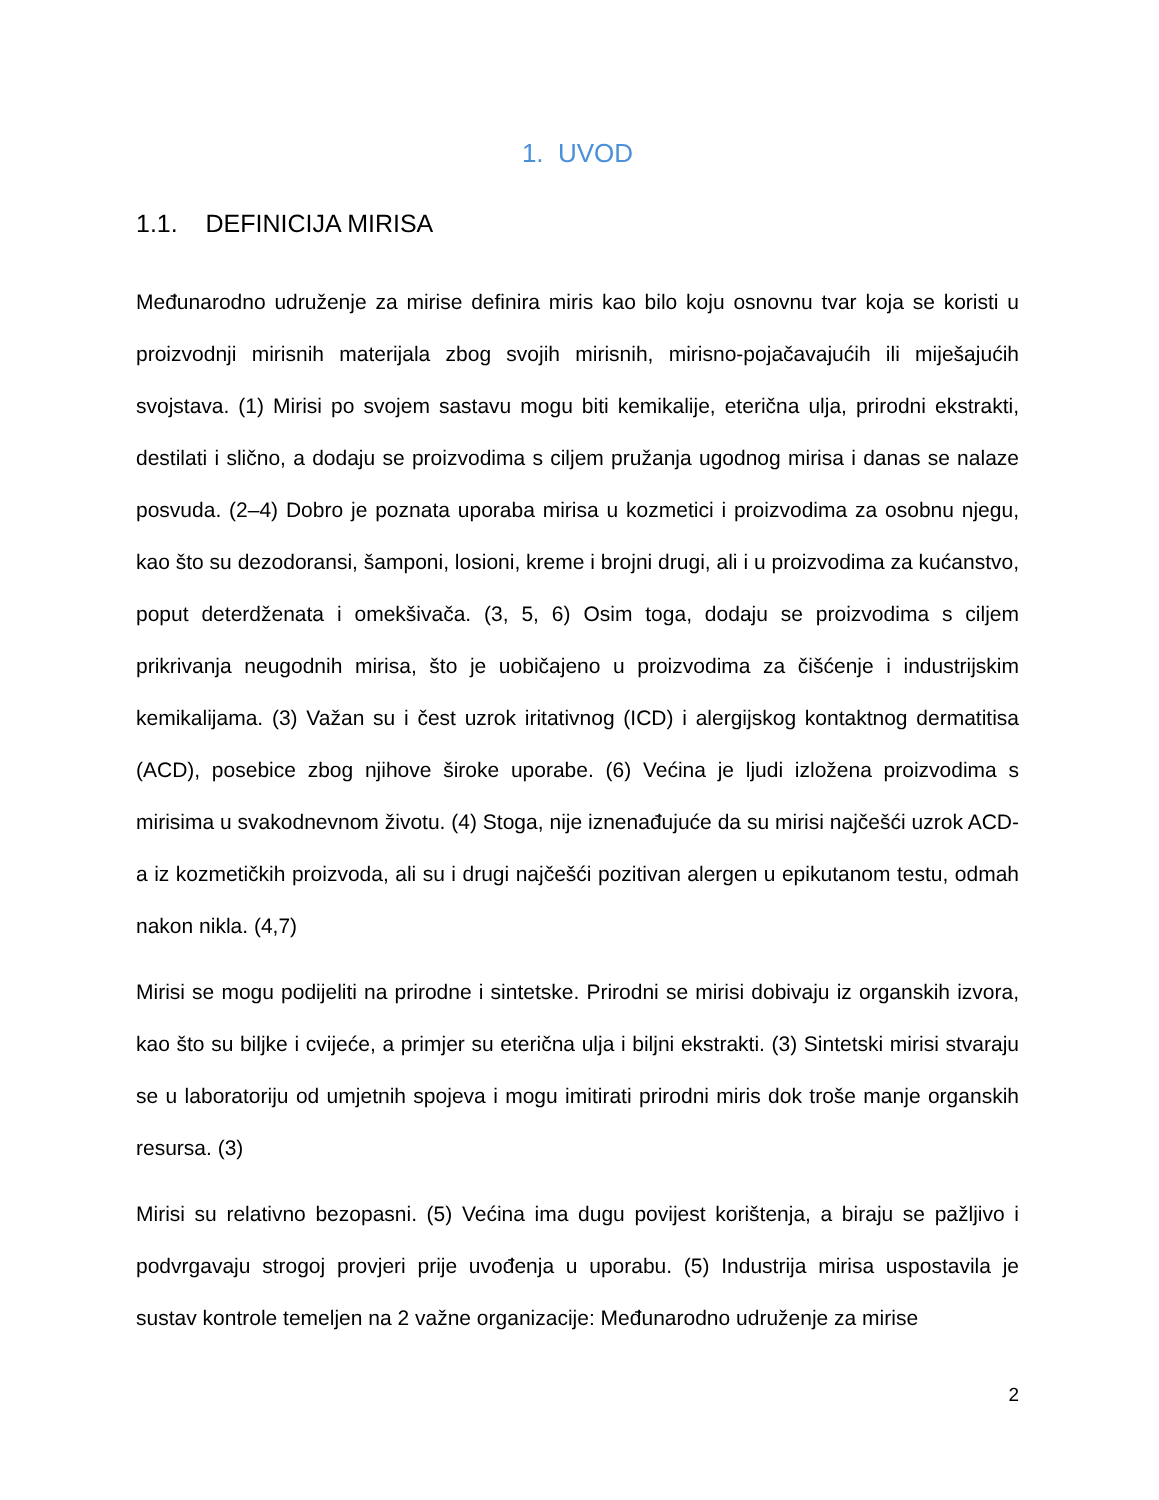1. UVOD
1.1. DEFINICIJA MIRISA
Međunarodno udruženje za mirise definira miris kao bilo koju osnovnu tvar koja se koristi u proizvodnji mirisnih materijala zbog svojih mirisnih, mirisno-pojačavajućih ili miješajućih svojstava. (1) Mirisi po svojem sastavu mogu biti kemikalije, eterična ulja, prirodni ekstrakti, destilati i slično, a dodaju se proizvodima s ciljem pružanja ugodnog mirisa i danas se nalaze posvuda. (2–4) Dobro je poznata uporaba mirisa u kozmetici i proizvodima za osobnu njegu, kao što su dezodoransi, šamponi, losioni, kreme i brojni drugi, ali i u proizvodima za kućanstvo, poput deterdženata i omekšivača. (3, 5, 6) Osim toga, dodaju se proizvodima s ciljem prikrivanja neugodnih mirisa, što je uobičajeno u proizvodima za čišćenje i industrijskim kemikalijama. (3) Važan su i čest uzrok iritativnog (ICD) i alergijskog kontaktnog dermatitisa (ACD), posebice zbog njihove široke uporabe. (6) Većina je ljudi izložena proizvodima s mirisima u svakodnevnom životu. (4) Stoga, nije iznenađujuće da su mirisi najčešći uzrok ACD-a iz kozmetičkih proizvoda, ali su i drugi najčešći pozitivan alergen u epikutanom testu, odmah nakon nikla. (4,7)
Mirisi se mogu podijeliti na prirodne i sintetske. Prirodni se mirisi dobivaju iz organskih izvora, kao što su biljke i cvijeće, a primjer su eterična ulja i biljni ekstrakti. (3) Sintetski mirisi stvaraju se u laboratoriju od umjetnih spojeva i mogu imitirati prirodni miris dok troše manje organskih resursa. (3)
Mirisi su relativno bezopasni. (5) Većina ima dugu povijest korištenja, a biraju se pažljivo i podvrgavaju strogoj provjeri prije uvođenja u uporabu. (5) Industrija mirisa uspostavila je sustav kontrole temeljen na 2 važne organizacije: Međunarodno udruženje za mirise
2